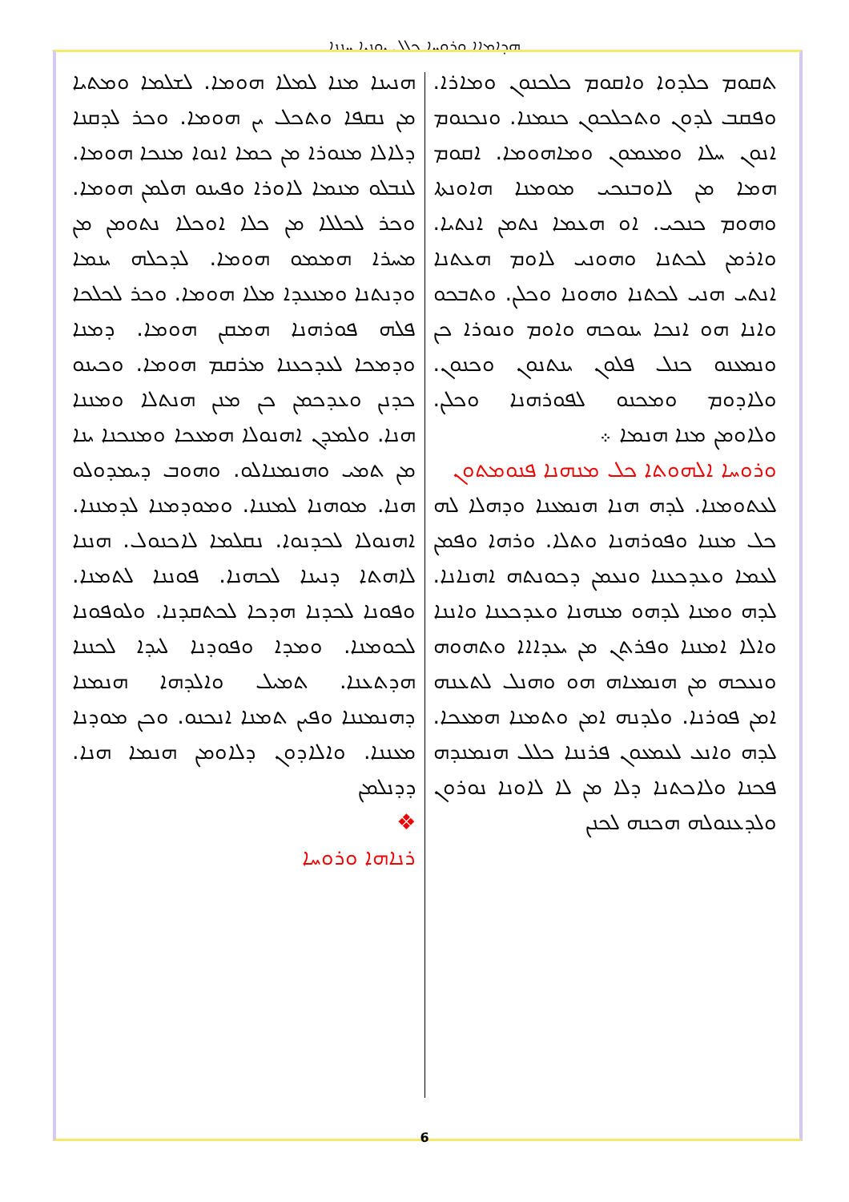ܗܕܐܡܐܐ ܘܪܘܚܐ ܟܠܠ ܝܘܢܝܐ ܚܢܢܐ
ܗܢܝܢܐ ܡܢܐ ܠܡܠܐ ܗܘܡܐ. ܠܫܠܡܐ ܘܡܬܝܐ ܡܢ ܢܩܦܐ ܘܬܟܠ ܝܢ ܗܘܡܐ. ܘܟܪ ܠܕܩܢܐ ܕܠܐܠܐ ܡܢܘܪܐ ܡܢ ܟܡܐ ܐܢܘܐ ܡܢܟܐ ܗܘܡܐ. ܠܢܒܠܘ ܡܢܡܐ ܠܐܘܪܐ ܘܦܝܢܘ ܗܠܡܢ ܗܘܡܐ. ܘܟܪ ܠܟܠܠܐ ܡܢ ܟܠܐ ܐܘܟܠܐ ܢܬܘܡܢ ܡܢ ܡܚܪܐ ܗܡܡܘ ܗܘܡܐ. ܠܕܟܠܗ ܝܢܡܐ ܘܕܢܬܢܐ ܘܡܢܥܕܐ ܡܠܐ ܗܘܡܐ. ܘܟܪ ܠܟܠܟܐ ܦܠܗ ܦܘܪܗܢܐ ܗܡܩܢ ܗܘܡܐ. ܕܡܢܐ ܘܕܡܟܐ ܠܥܕܟܥܢܐ ܡܪܩܡ ܗܘܡܐ. ܘܟܝܢܘ ܟܕܢܢ ܘܥܕܟܡܢ ܟܢ ܡܢܢ ܗܢܬܠܐ ܘܡܢܢܐ ܗܢܐ. ܘܠܡܕܢ ܐܗܢܘܠܐ ܗܡܥܟܐ ܘܡܢܟܢܐ ܝܢܐ ܡܢ ܬܡܝ ܘܗܢܡܢܐܠܘ. ܘܗܘܒ ܕܝܡܕܘܠܘ ܗܢܐ. ܡܘܗܢܐ ܠܡܢܢܐ. ܘܡܘܕܡܢܐ ܠܕܡܢܢܐ. ܐܗܢܘܠܐ ܠܟܕܢܘܐ. ܢܩܠܡܐ ܠܐܟܢܘܠ. ܗܢܢܐ ܠܐܗܬܐ ܕܢܝܢܐ ܠܟܗܢܐ. ܦܘܢܢܐ ܠܬܡܢܐ. ܘܦܘܢܐ ܠܟܕܢܐ ܗܕܟܐ ܠܟܬܩܕܢܐ. ܘܠܘܦܘܢܐ ܠܟܘܡܢܐ. ܘܡܕܐ ܘܦܘܕܢܐ ܠܝܕܐ ܠܟܢܢܐ ܗܕܬܥܢܐ. ܬܡܝܠ ܘܐܠܕܗܐ ܗܢܡܢܐ ܕܗܢܡܢܢܐ ܘܦܝܢ ܬܡܢܐ ܐܢܟܢܘ. ܘܟܢ ܡܘܕܢܐ ܡܥܢܢܐ. ܘܐܠܐܕܘܢ ܕܠܐܘܡܢ ܗܢܡܐ ܗܢܐ. ܕܕܢܠܡܢ
❖
ܪܢܐܗܐ ܘܪܘܚܐ
ܬܩܘܡ ܟܠܕܘܐ ܘܐܩܘܡ ܟܠܟܢܘܢ ܘܡܐܪܐ. ܘܦܩܒ ܠܕܘܢ ܘܬܟܠܟܘܢ ܟܢܡܢܐ. ܘܢܟܢܘܡ ܐܢܘܢ ܚܠܐ ܘܡܥܡܘܢ ܘܡܐܗܘܡܐ. ܐܩܘܡ ܗܡܐ ܡܢ ܠܐܘܒܢܟܝ ܡܘܡܢܐ ܗܐܘܢܬܐ ܘܗܘܡ ܟܢܟܝ. ܐܘ ܗܥܡܐ ܢܬܡܢ ܐܢܬܝܐ. ܘܐܪܡܢ ܠܟܬܢܐ ܘܗܘܢܝ ܠܐܘܡ ܗܥܬܢܐ ܐܢܬܝ ܗܢܝ ܠܟܬܢܐ ܘܗܘܢܐ ܘܟܠܢ. ܘܬܒܟܘ ܘܐܢܐ ܗܘ ܐܢܟܐ ܝܢܘܟܗ ܘܐܘܡ ܘܢܘܪܐ ܟܢ ܘܢܡܥܢܘ ܟܢܠ ܦܠܘܢ ܝܢܬܢܘܢ ܘܟܢܘܢ. ܘܠܐܕܘܡ ܘܡܟܢܘ ܠܦܘܪܗܢܐ ܘܟܠܢ. ܘܠܐܘܡܢ ܡܢܐ ܗܢܡܐ ܀
ܘܪܘܚܐ ܐܠܗܘܬܐ ܟܠ ܡܢܗܢܐ ܦܢܘܡܬܘܢ
ܠܥܬܘܡܢܐ. ܠܕܗ ܗܢܐ ܗܢܡܥܢܐ ܘܕܗܠܐ ܠܗ ܟܠ ܡܢܢܐ ܘܦܘܪܗܢܐ ܘܬܠܐ. ܘܪܗܐ ܘܦܡܢ ܠܥܡܐ ܘܥܕܟܥܢܐ ܘܢܥܡܢ ܕܟܘܢܬܗ ܐܗܢܐܢܐ. ܠܕܗ ܘܡܢܐ ܠܕܗܘ ܡܢܗܢܐ ܘܥܕܟܥܢܐ ܘܐܢܢܐ ܘܐܠܐ ܐܡܢܢܐ ܘܦܪܬܢ ܡܢ ܝܥܕܐܐܐ ܘܬܗܘܗ ܘܢܥܟܗ ܡܢ ܗܢܡܥܐܗ ܗܘ ܘܗܢܠ ܠܬܥܢܗ ܐܡܢ ܦܘܪܢܐ. ܘܠܕܢܗ ܐܡܢ ܘܬܡܢܐ ܗܡܥܟܐ. ܠܕܗ ܘܐܢܥ ܠܥܡܥܘܢ ܦܪܢܢܐ ܟܠܠ ܗܢܡܢܕܗ ܦܟܢܐ ܘܠܐܟܬܢܐ ܕܠܐ ܡܢ ܠܐ ܠܐܘܢܐ ܢܘܪܘܢ ܘܠܕܥܢܘܠܗ ܗܟܢܗ ܠܟܢܢ
6